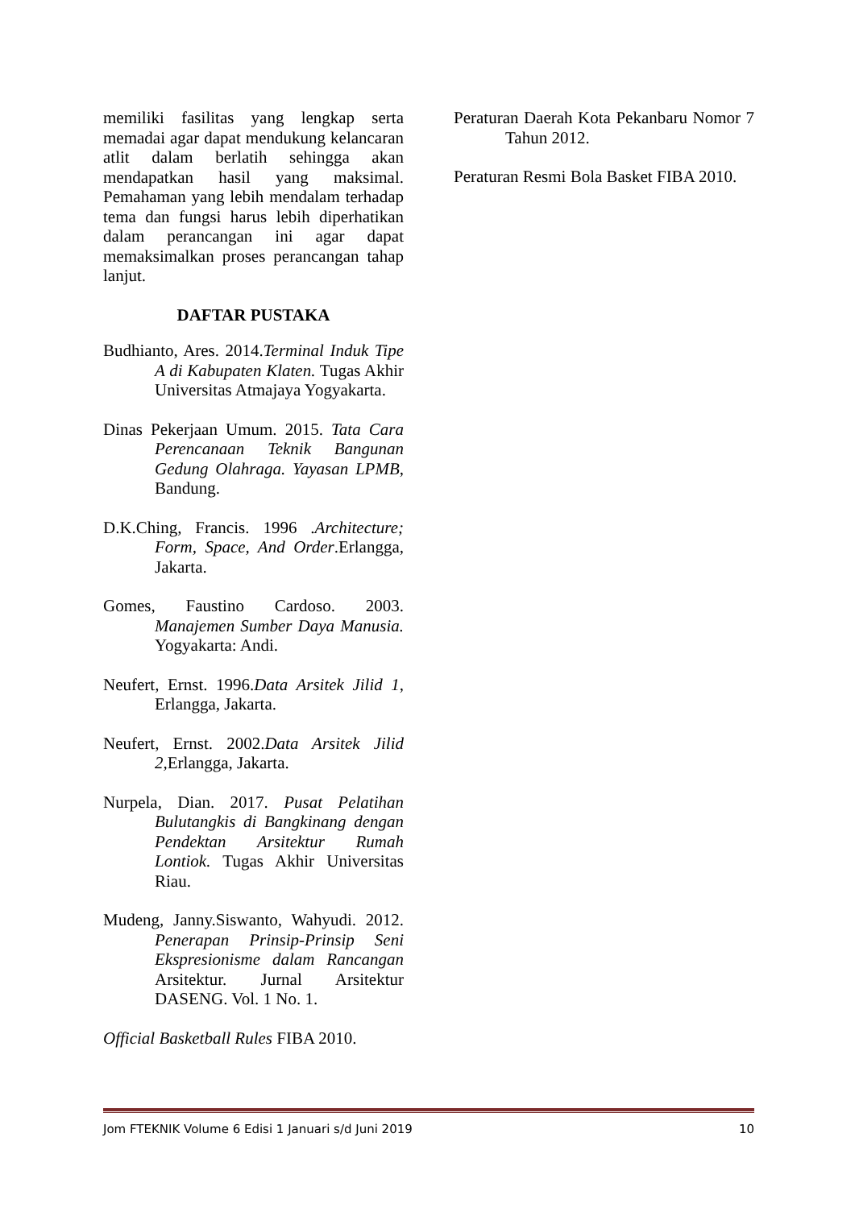memiliki fasilitas yang lengkap serta memadai agar dapat mendukung kelancaran atlit dalam berlatih sehingga akan mendapatkan hasil yang maksimal. Pemahaman yang lebih mendalam terhadap tema dan fungsi harus lebih diperhatikan dalam perancangan ini agar dapat memaksimalkan proses perancangan tahap lanjut.
DAFTAR PUSTAKA
Budhianto, Ares. 2014.Terminal Induk Tipe A di Kabupaten Klaten. Tugas Akhir Universitas Atmajaya Yogyakarta.
Dinas Pekerjaan Umum. 2015. Tata Cara Perencanaan Teknik Bangunan Gedung Olahraga. Yayasan LPMB, Bandung.
D.K.Ching, Francis. 1996 .Architecture; Form, Space, And Order.Erlangga, Jakarta.
Gomes, Faustino Cardoso. 2003. Manajemen Sumber Daya Manusia. Yogyakarta: Andi.
Neufert, Ernst. 1996.Data Arsitek Jilid 1, Erlangga, Jakarta.
Neufert, Ernst. 2002.Data Arsitek Jilid 2, Erlangga, Jakarta.
Nurpela, Dian. 2017. Pusat Pelatihan Bulutangkis di Bangkinang dengan Pendektan Arsitektur Rumah Lontiok. Tugas Akhir Universitas Riau.
Mudeng, Janny.Siswanto, Wahyudi. 2012. Penerapan Prinsip-Prinsip Seni Ekspresionisme dalam Rancangan Arsitektur. Jurnal Arsitektur DASENG. Vol. 1 No. 1.
Official Basketball Rules FIBA 2010.
Peraturan Daerah Kota Pekanbaru Nomor 7 Tahun 2012.
Peraturan Resmi Bola Basket FIBA 2010.
Jom FTEKNIK Volume 6 Edisi 1 Januari s/d Juni 2019 10